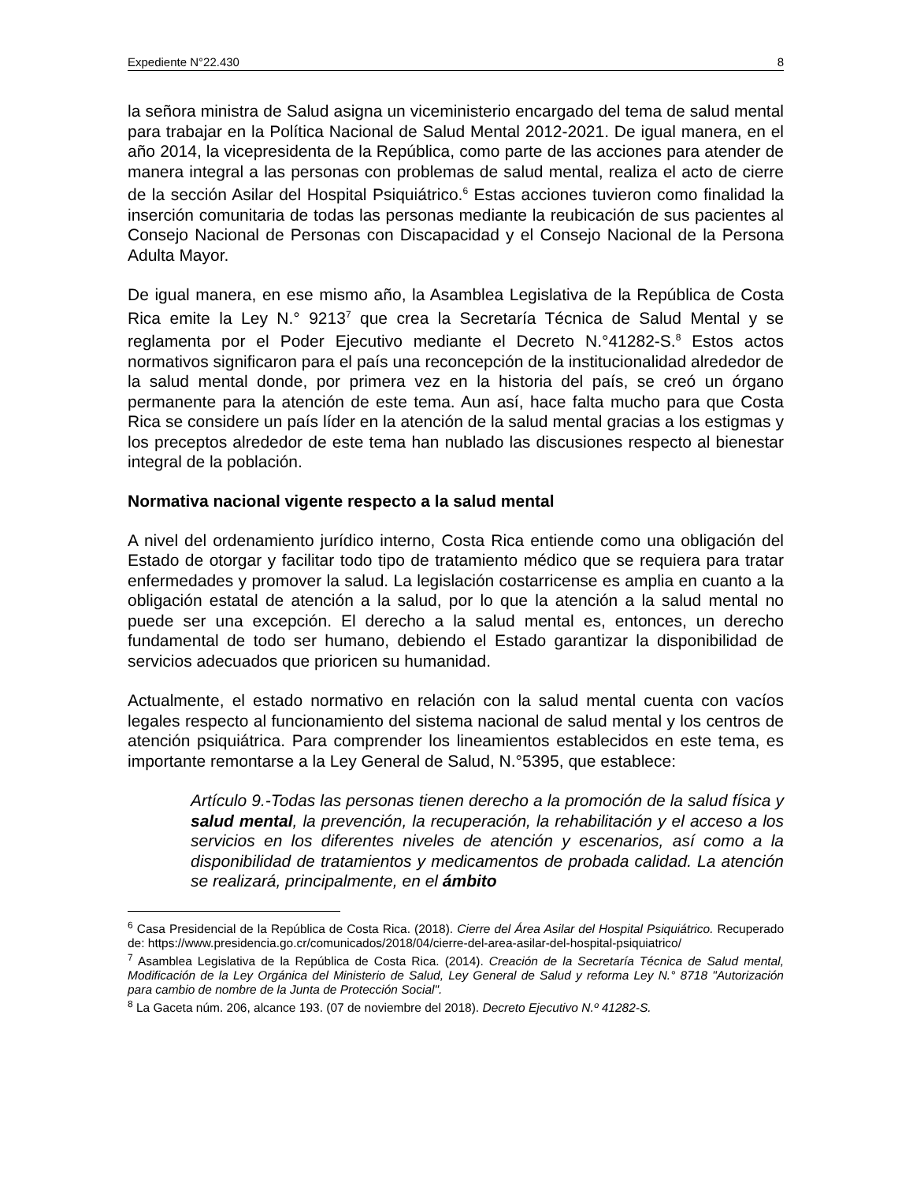Expediente N°22.430 8
la señora ministra de Salud asigna un viceministerio encargado del tema de salud mental para trabajar en la Política Nacional de Salud Mental 2012-2021. De igual manera, en el año 2014, la vicepresidenta de la República, como parte de las acciones para atender de manera integral a las personas con problemas de salud mental, realiza el acto de cierre de la sección Asilar del Hospital Psiquiátrico.<sup>6</sup> Estas acciones tuvieron como finalidad la inserción comunitaria de todas las personas mediante la reubicación de sus pacientes al Consejo Nacional de Personas con Discapacidad y el Consejo Nacional de la Persona Adulta Mayor.
De igual manera, en ese mismo año, la Asamblea Legislativa de la República de Costa Rica emite la Ley N.° 9213<sup>7</sup> que crea la Secretaría Técnica de Salud Mental y se reglamenta por el Poder Ejecutivo mediante el Decreto N.°41282-S.<sup>8</sup> Estos actos normativos significaron para el país una reconcepción de la institucionalidad alrededor de la salud mental donde, por primera vez en la historia del país, se creó un órgano permanente para la atención de este tema. Aun así, hace falta mucho para que Costa Rica se considere un país líder en la atención de la salud mental gracias a los estigmas y los preceptos alrededor de este tema han nublado las discusiones respecto al bienestar integral de la población.
Normativa nacional vigente respecto a la salud mental
A nivel del ordenamiento jurídico interno, Costa Rica entiende como una obligación del Estado de otorgar y facilitar todo tipo de tratamiento médico que se requiera para tratar enfermedades y promover la salud. La legislación costarricense es amplia en cuanto a la obligación estatal de atención a la salud, por lo que la atención a la salud mental no puede ser una excepción. El derecho a la salud mental es, entonces, un derecho fundamental de todo ser humano, debiendo el Estado garantizar la disponibilidad de servicios adecuados que prioricen su humanidad.
Actualmente, el estado normativo en relación con la salud mental cuenta con vacíos legales respecto al funcionamiento del sistema nacional de salud mental y los centros de atención psiquiátrica. Para comprender los lineamientos establecidos en este tema, es importante remontarse a la Ley General de Salud, N.°5395, que establece:
Artículo 9.-Todas las personas tienen derecho a la promoción de la salud física y salud mental, la prevención, la recuperación, la rehabilitación y el acceso a los servicios en los diferentes niveles de atención y escenarios, así como a la disponibilidad de tratamientos y medicamentos de probada calidad. La atención se realizará, principalmente, en el ámbito
<sup>6</sup> Casa Presidencial de la República de Costa Rica. (2018). Cierre del Área Asilar del Hospital Psiquiátrico. Recuperado de: https://www.presidencia.go.cr/comunicados/2018/04/cierre-del-area-asilar-del-hospital-psiquiatrico/
<sup>7</sup> Asamblea Legislativa de la República de Costa Rica. (2014). Creación de la Secretaría Técnica de Salud mental, Modificación de la Ley Orgánica del Ministerio de Salud, Ley General de Salud y reforma Ley N.° 8718 "Autorización para cambio de nombre de la Junta de Protección Social".
<sup>8</sup> La Gaceta núm. 206, alcance 193. (07 de noviembre del 2018). Decreto Ejecutivo N.º 41282-S.